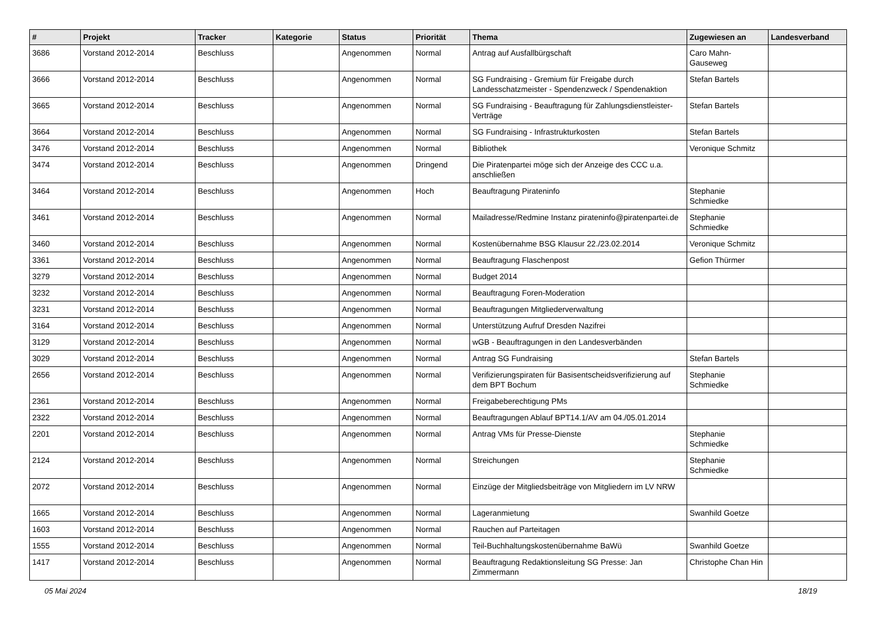| # | Projekt | Tracker | Kategorie | Status | Priorität | Thema | Zugewiesen an | Landesverband |
| --- | --- | --- | --- | --- | --- | --- | --- | --- |
| 3686 | Vorstand 2012-2014 | Beschluss | | Angenommen | Normal | Antrag auf Ausfallbürgschaft | Caro Mahn-Gauseweg | |
| 3666 | Vorstand 2012-2014 | Beschluss | | Angenommen | Normal | SG Fundraising - Gremium für Freigabe durch Landesschatzmeister - Spendenzweck / Spendenaktion | Stefan Bartels | |
| 3665 | Vorstand 2012-2014 | Beschluss | | Angenommen | Normal | SG Fundraising - Beauftragung für Zahlungsdienstleister-Verträge | Stefan Bartels | |
| 3664 | Vorstand 2012-2014 | Beschluss | | Angenommen | Normal | SG Fundraising - Infrastrukturkosten | Stefan Bartels | |
| 3476 | Vorstand 2012-2014 | Beschluss | | Angenommen | Normal | Bibliothek | Veronique Schmitz | |
| 3474 | Vorstand 2012-2014 | Beschluss | | Angenommen | Dringend | Die Piratenpartei möge sich der Anzeige des CCC u.a. anschließen | | |
| 3464 | Vorstand 2012-2014 | Beschluss | | Angenommen | Hoch | Beauftragung Pirateninfo | Stephanie Schmiedke | |
| 3461 | Vorstand 2012-2014 | Beschluss | | Angenommen | Normal | Mailadresse/Redmine Instanz pirateninfo@piratenpartei.de | Stephanie Schmiedke | |
| 3460 | Vorstand 2012-2014 | Beschluss | | Angenommen | Normal | Kostenübernahme BSG Klausur 22./23.02.2014 | Veronique Schmitz | |
| 3361 | Vorstand 2012-2014 | Beschluss | | Angenommen | Normal | Beauftragung Flaschenpost | Gefion Thürmer | |
| 3279 | Vorstand 2012-2014 | Beschluss | | Angenommen | Normal | Budget 2014 | | |
| 3232 | Vorstand 2012-2014 | Beschluss | | Angenommen | Normal | Beauftragung Foren-Moderation | | |
| 3231 | Vorstand 2012-2014 | Beschluss | | Angenommen | Normal | Beauftragungen Mitgliederverwaltung | | |
| 3164 | Vorstand 2012-2014 | Beschluss | | Angenommen | Normal | Unterstützung Aufruf Dresden Nazifrei | | |
| 3129 | Vorstand 2012-2014 | Beschluss | | Angenommen | Normal | wGB - Beauftragungen in den Landesverbänden | | |
| 3029 | Vorstand 2012-2014 | Beschluss | | Angenommen | Normal | Antrag SG Fundraising | Stefan Bartels | |
| 2656 | Vorstand 2012-2014 | Beschluss | | Angenommen | Normal | Verifizierungspiraten für Basisentscheidsverifizierung auf dem BPT Bochum | Stephanie Schmiedke | |
| 2361 | Vorstand 2012-2014 | Beschluss | | Angenommen | Normal | Freigabeberechtigung PMs | | |
| 2322 | Vorstand 2012-2014 | Beschluss | | Angenommen | Normal | Beauftragungen Ablauf BPT14.1/AV am 04./05.01.2014 | | |
| 2201 | Vorstand 2012-2014 | Beschluss | | Angenommen | Normal | Antrag VMs für Presse-Dienste | Stephanie Schmiedke | |
| 2124 | Vorstand 2012-2014 | Beschluss | | Angenommen | Normal | Streichungen | Stephanie Schmiedke | |
| 2072 | Vorstand 2012-2014 | Beschluss | | Angenommen | Normal | Einzüge der Mitgliedsbeiträge von Mitgliedern im LV NRW | | |
| 1665 | Vorstand 2012-2014 | Beschluss | | Angenommen | Normal | Lageranmietung | Swanhild Goetze | |
| 1603 | Vorstand 2012-2014 | Beschluss | | Angenommen | Normal | Rauchen auf Parteitagen | | |
| 1555 | Vorstand 2012-2014 | Beschluss | | Angenommen | Normal | Teil-Buchhaltungskostenübernahme BaWü | Swanhild Goetze | |
| 1417 | Vorstand 2012-2014 | Beschluss | | Angenommen | Normal | Beauftragung Redaktionsleitung SG Presse: Jan Zimmermann | Christophe Chan Hin | |
05 Mai 2024 18/19